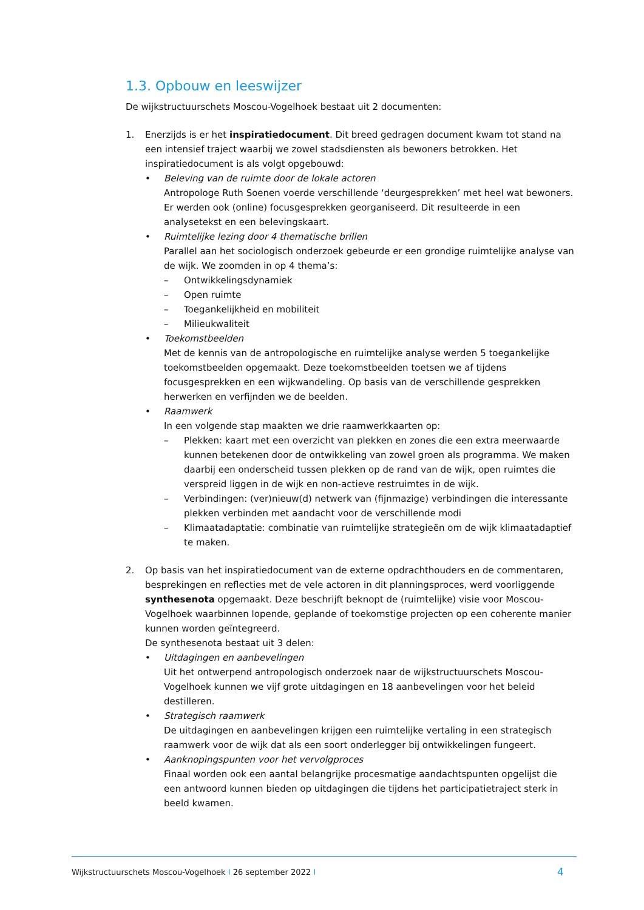1.3. Opbouw en leeswijzer
De wijkstructuurschets Moscou-Vogelhoek bestaat uit 2 documenten:
1. Enerzijds is er het inspiratiedocument. Dit breed gedragen document kwam tot stand na een intensief traject waarbij we zowel stadsdiensten als bewoners betrokken. Het inspiratiedocument is als volgt opgebouwd:
• Beleving van de ruimte door de lokale actoren
Antropologe Ruth Soenen voerde verschillende ‘deurgesprekken’ met heel wat bewoners. Er werden ook (online) focusgesprekken georganiseerd. Dit resulteerde in een analysetekst en een belevingskaart.
• Ruimtelijke lezing door 4 thematische brillen
Parallel aan het sociologisch onderzoek gebeurde er een grondige ruimtelijke analyse van de wijk. We zoomden in op 4 thema’s:
– Ontwikkelingsdynamiek
– Open ruimte
– Toegankelijkheid en mobiliteit
– Milieukwaliteit
• Toekomstbeelden
Met de kennis van de antropologische en ruimtelijke analyse werden 5 toegankelijke toekomstbeelden opgemaakt. Deze toekomstbeelden toetsen we af tijdens focusgesprekken en een wijkwandeling. Op basis van de verschillende gesprekken herwerken en verfijnden we de beelden.
• Raamwerk
In een volgende stap maakten we drie raamwerkkaarten op:
– Plekken: kaart met een overzicht van plekken en zones die een extra meerwaarde kunnen betekenen door de ontwikkeling van zowel groen als programma. We maken daarbij een onderscheid tussen plekken op de rand van de wijk, open ruimtes die verspreid liggen in de wijk en non-actieve restruimtes in de wijk.
– Verbindingen: (ver)nieuw(d) netwerk van (fijnmazige) verbindingen die interessante plekken verbinden met aandacht voor de verschillende modi
– Klimaatadaptatie: combinatie van ruimtelijke strategieën om de wijk klimaatadaptief te maken.
2. Op basis van het inspiratiedocument van de externe opdrachthouders en de commentaren, besprekingen en reflecties met de vele actoren in dit planningsproces, werd voorliggende synthesenota opgemaakt. Deze beschrijft beknopt de (ruimtelijke) visie voor Moscou-Vogelhoek waarbinnen lopende, geplande of toekomstige projecten op een coherente manier kunnen worden geïntegreerd.
De synthesenota bestaat uit 3 delen:
• Uitdagingen en aanbevelingen
Uit het ontwerpend antropologisch onderzoek naar de wijkstructuurschets Moscou-Vogelhoek kunnen we vijf grote uitdagingen en 18 aanbevelingen voor het beleid destilleren.
• Strategisch raamwerk
De uitdagingen en aanbevelingen krijgen een ruimtelijke vertaling in een strategisch raamwerk voor de wijk dat als een soort onderlegger bij ontwikkelingen fungeert.
• Aanknopingspunten voor het vervolgproces
Finaal worden ook een aantal belangrijke procesmatige aandachtspunten opgelijst die een antwoord kunnen bieden op uitdagingen die tijdens het participatietraject sterk in beeld kwamen.
Wijkstructuurschets Moscou-Vogelhoek I 26 september 2022 I 4